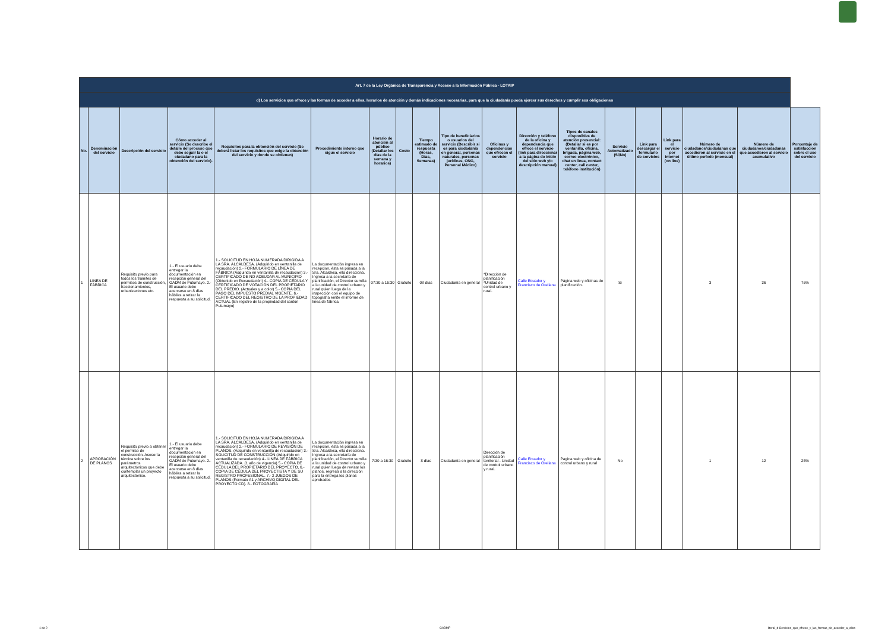| Art. 7 de la Ley Orgánica de Transparencia y Acceso a la Información Pública - LOTAIP | | | | | | | | | | | | | | | | | | |
| d) Los servicios que ofrece y las formas de acceder a ellos, horarios de atención y demás indicaciones necesarias, para que la ciudadanía pueda ejercer sus derechos y cumplir sus obligaciones | | | | | | | | | | | | | | | | | | |
| No. | Denominación del servicio | Descripción del servicio | Cómo acceder al servicio (Se describe el detalle del proceso que debe seguir la o el ciudadano para la obtención del servicio). | Requisitos para la obtención del servicio (Se deberá listar los requisitos que exige la obtención del servicio y donde se obtienen) | Procedimiento interno que sigue el servicio | Horario de atención al público (Detallar los días de la semana y horarios) | Costo | Tiempo estimado de respuesta (Horas, Días, Semanas) | Tipo de beneficiarios o usuarios del servicio (Describir si es para ciudadanía en general, personas naturales, personas jurídicas, ONG, Personal Médico) | Oficinas y dependencias que ofrecen el servicio | Dirección y teléfono de la oficina y dependencia que ofrece el servicio (link para direccionar a la página de inicio del sitio web y/o descripción manual) | Tipos de canales disponibles de atención presencial: (Detallar si es por ventanilla, oficina, brigada, página web, correo electrónico, chat en línea, contact center, call center, teléfono institución) | Servicio Automatizado (Si/No) | Link para descargar el formulario de servicios | Link para el servicio por internet (on line) | Número de ciudadanos/ciudadanas que accedieron al servicio en el último período (mensual) | Número de ciudadanos/ciudadanas que accedieron al servicio acumulativo | Porcentaje de satisfacción sobre el uso del servicio |
| 1 | LINEA DE FÁBRICA | Requisito previo para todos los trámites de permisos de construcción, fraccionamientos, urbanizaciones etc. | 1.- El usuario debe entregar la documentación en recepción general del GADM de Putumayo. 2.-El usuario debe acercarse en 8 días hábiles a retirar la respuesta a su solicitud. | 1.- SOLICITUD EN HOJA NUMERADA DIRIGIDA A LA SRA. ALCALDESA. (Adquirido en ventanilla de recaudación) 2.- FORMULARIO DE LÍNEA DE FÁBRICA (Adquirido en ventanilla de recaudación) 3.- CERTIFICADO DE NO ADEUDAR AL MUNICIPIO (Obtenido en Recaudación) 4.- COPIA DE CÉDULA Y CERTIFICADO DE VOTACIÓN DEL PROPIETARIO DEL PREDIO. (Actuales y a color) 5.- COPIA DEL PAGO DEL IMPUESTO PREDIAL VIGENTE. 6.- CERTIFICADO DEL REGISTRO DE LA PROPIEDAD ACTUAL (En registro de la propiedad del cantón Putumayo) | La documentación ingresa en recepcion, ésta es pasada a la Sra. Alcaldesa, ella direcciona. Ingresa a la secretaría de planificación, el Director sumilla a la unidad de control urbano y rural quien luego de la inspección con el equipo de topografía emite el informe de linea de fábrica. | 07:30 a 16:30 | Gratuito | 08 días | Ciudadanía en general | *Dirección de planificación *Unidad de control urbano y rural. | Calle Ecuador y Francisco de Orellana | Página web y oficinas de planificación. | Si | | | 3 | 36 | 75% |
| 2 | APROBACIÓN DE PLANOS | Requisito previo a obtener el permiso de construcción. Asesoría técnica sobre los parámetros arquitectónicos que debe contemplar un proyecto arquitectónico. | 1.- El usuario debe entregar la documentación en recepción general del GADM de Putumayo. 2.-El usuario debe acercarse en 8 días hábiles a retirar la respuesta a su solicitud. | 1.- SOLICITUD EN HOJA NUMERADA DIRIGIDA A LA SRA. ALCALDESA. (Adquirido en ventanilla de recaudación) 2.- FORMULARIO DE REVISIÓN DE PLANOS. (Adquirido en ventanilla de recaudación) 3.- SOLICITUD DE CONSTRUCCIÓN (Adquirido en ventanilla de recaudación) 4.- LINEA DE FÁBRICA ACTUALIZADA. (1 año de vigencia) 5.- COPIA DE CÉDULA DEL PROPIETARIO DEL PROYECTO, 6.-COPIA DE CÉDULA DEL PROYECTISTA Y DE SU REGISTRO PROFESIONAL. 7.- 2 JUEGOS DE PLANOS (Formato A1 y ARCHIVO DIGITAL DEL PROYECTO CD). 8.- FOTOGRAFÍA | La documentación ingresa en recepcion, ésta es pasada a la Sra. Alcaldesa, ella direcciona. Ingresa a la secretaría de planificación, el Director sumilla a la unidad de control urbano y rural quien luego de revisar los planos, regresa a la dirección para la entrega los planos aprobados | 7:30 a 16:30 | Gratuito | 8 días | Ciudadanía en general | Dirección de planificación territorial . Unidad de control urbano y rural. | Calle Ecuador y Francisco de Orellana | Pagina web y oficina de control urbano y rural | No | | | 1 | 12 | 25% |
1 de 2 GADMP
literal_d-Servicios_que_ofrece_y_las_formas_de_acceder_a_ellos